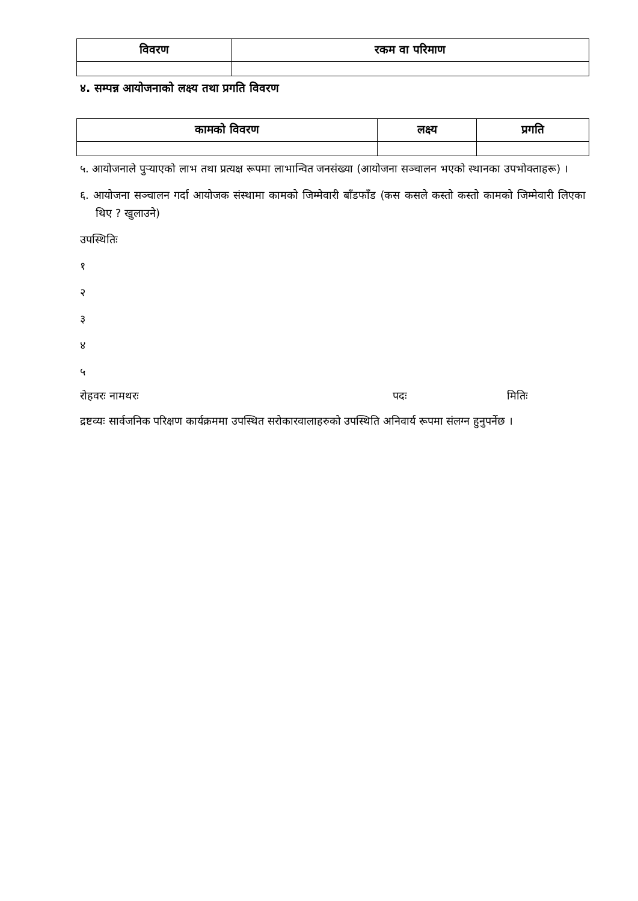| विवरण | रकम वा परिमाण |
| --- | --- |
४. सम्पन्न आयोजनाको लक्ष्य तथा प्रगति विवरण
| कामको विवरण | लक्ष्य | प्रगति |
| --- | --- | --- |
५. आयोजनाले पुऱ्याएको लाभ तथा प्रत्यक्ष रूपमा लाभान्वित जनसंख्या (आयोजना सञ्चालन भएको स्थानका उपभोक्ताहरू) ।
६. आयोजना सञ्चालन गर्दा आयोजक संस्थामा कामको जिम्मेवारी बाँडफाँड (कस कसले कस्तो कस्तो कामको जिम्मेवारी लिएका थिए ? खुलाउने)
उपस्थितिः
१
२
३
४
५
रोहवरः नामथरः पदः मितिः
द्रष्टव्यः सार्वजनिक परिक्षण कार्यक्रममा उपस्थित सरोकारवालाहरुको उपस्थिति अनिवार्य रूपमा संलग्न हुनुपर्नेछ ।